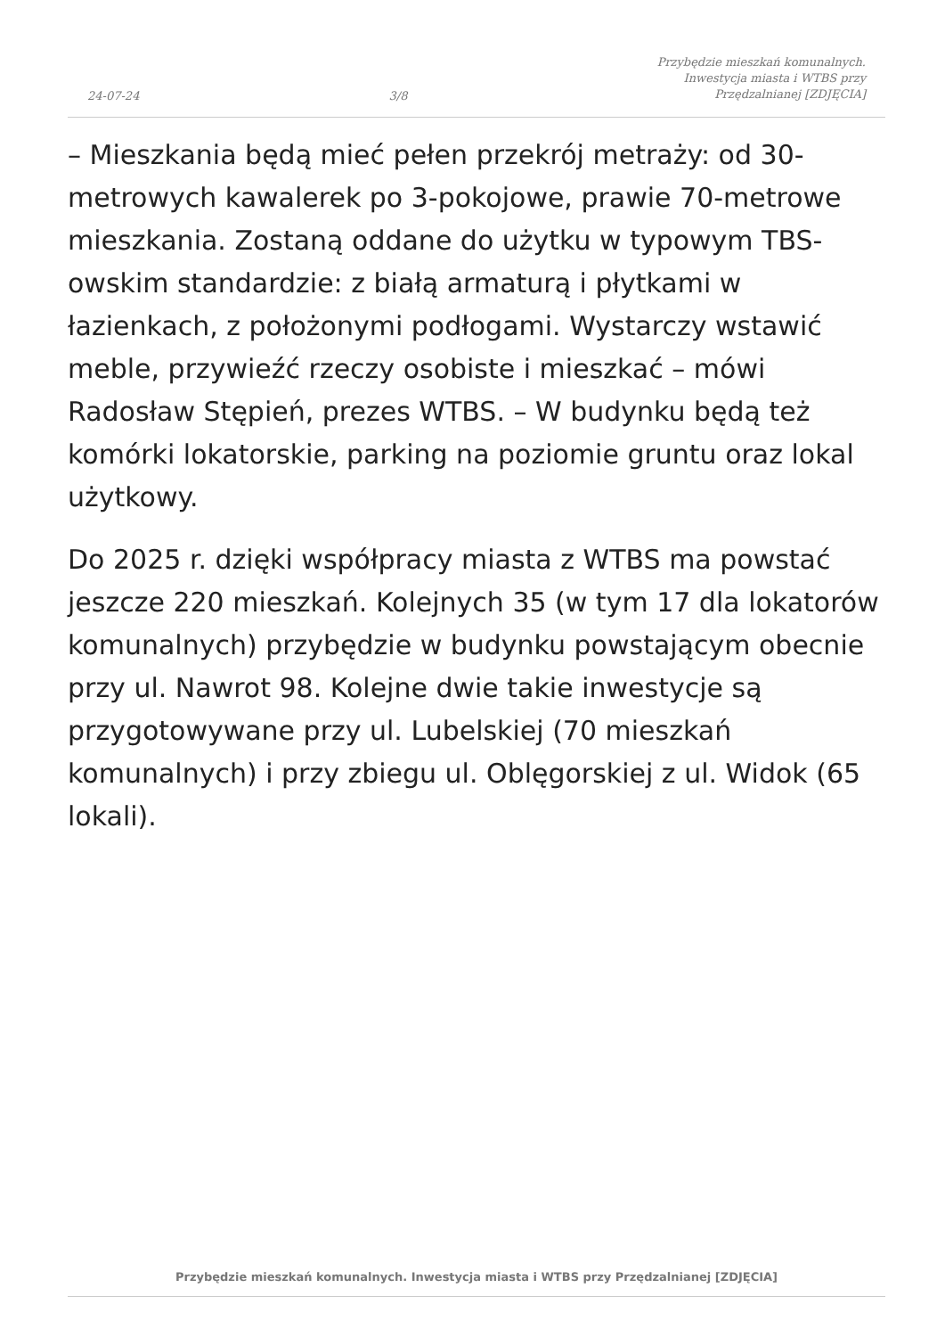24-07-24
3/8
Przybędzie mieszkań komunalnych.
Inwestycja miasta i WTBS przy
Przędzalnianej [ZDJĘCIA]
– Mieszkania będą mieć pełen przekrój metraży: od 30-metrowych kawalerek po 3-pokojowe, prawie 70-metrowe mieszkania. Zostaną oddane do użytku w typowym TBS-owskim standardzie: z białą armaturą i płytkami w łazienkach, z położonymi podłogami. Wystarczy wstawić meble, przywieźć rzeczy osobiste i mieszkać – mówi Radosław Stępień, prezes WTBS. – W budynku będą też komórki lokatorskie, parking na poziomie gruntu oraz lokal użytkowy.
Do 2025 r. dzięki współpracy miasta z WTBS ma powstać jeszcze 220 mieszkań. Kolejnych 35 (w tym 17 dla lokatorów komunalnych) przybędzie w budynku powstającym obecnie przy ul. Nawrot 98. Kolejne dwie takie inwestycje są przygotowywane przy ul. Lubelskiej (70 mieszkań komunalnych) i przy zbiegu ul. Oblęgorskiej z ul. Widok (65 lokali).
Przybędzie mieszkań komunalnych. Inwestycja miasta i WTBS przy Przędzalnianej [ZDJĘCIA]